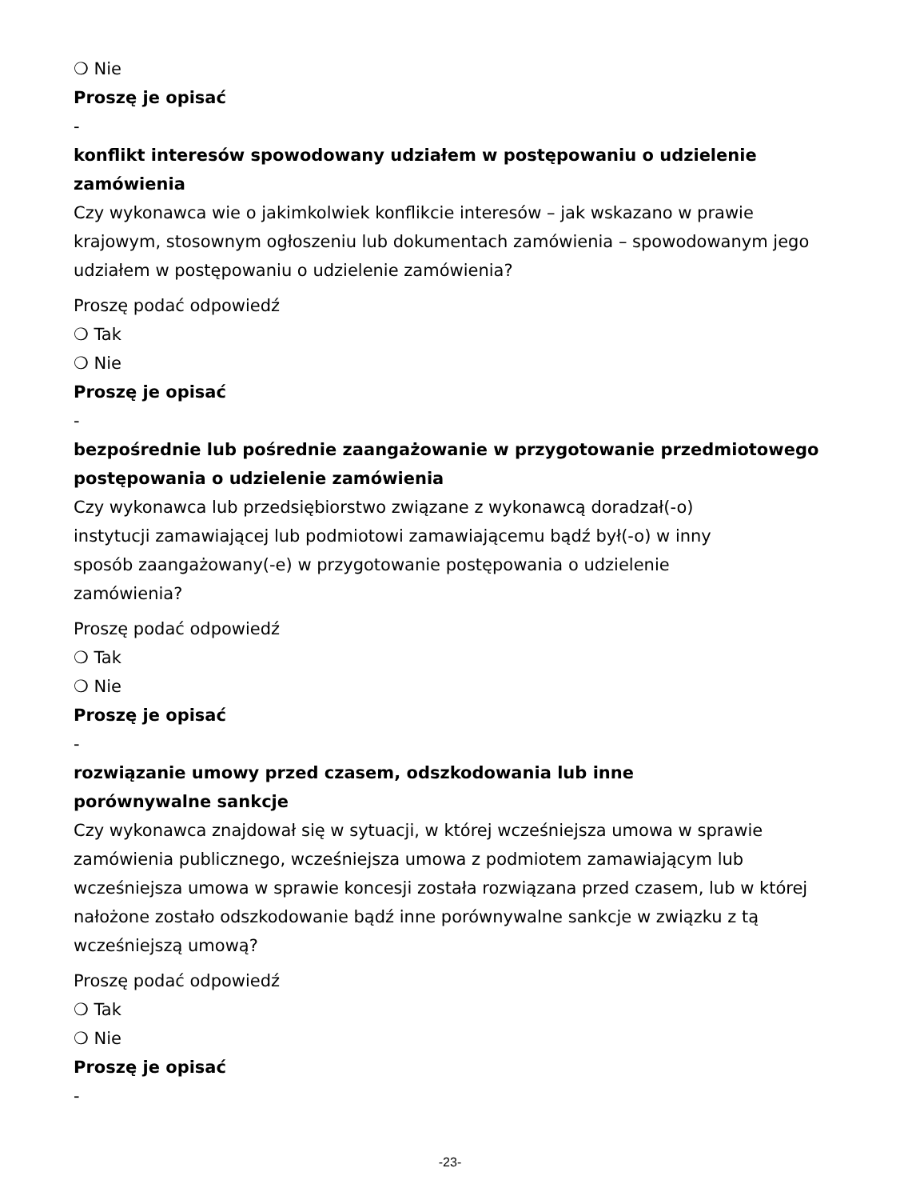❍ Nie
Proszę je opisać
-
konflikt interesów spowodowany udziałem w postępowaniu o udzielenie zamówienia
Czy wykonawca wie o jakimkolwiek konflikcie interesów – jak wskazano w prawie krajowym, stosownym ogłoszeniu lub dokumentach zamówienia – spowodowanym jego udziałem w postępowaniu o udzielenie zamówienia?
Proszę podać odpowiedź
❍ Tak
❍ Nie
Proszę je opisać
-
bezpośrednie lub pośrednie zaangażowanie w przygotowanie przedmiotowego postępowania o udzielenie zamówienia
Czy wykonawca lub przedsiębiorstwo związane z wykonawcą doradzał(-o) instytucji zamawiającej lub podmiotowi zamawiającemu bądź był(-o) w inny sposób zaangażowany(-e) w przygotowanie postępowania o udzielenie zamówienia?
Proszę podać odpowiedź
❍ Tak
❍ Nie
Proszę je opisać
-
rozwiązanie umowy przed czasem, odszkodowania lub inne porównywalne sankcje
Czy wykonawca znajdował się w sytuacji, w której wcześniejsza umowa w sprawie zamówienia publicznego, wcześniejsza umowa z podmiotem zamawiającym lub wcześniejsza umowa w sprawie koncesji została rozwiązana przed czasem, lub w której nałożone zostało odszkodowanie bądź inne porównywalne sankcje w związku z tą wcześniejszą umową?
Proszę podać odpowiedź
❍ Tak
❍ Nie
Proszę je opisać
-
-23-